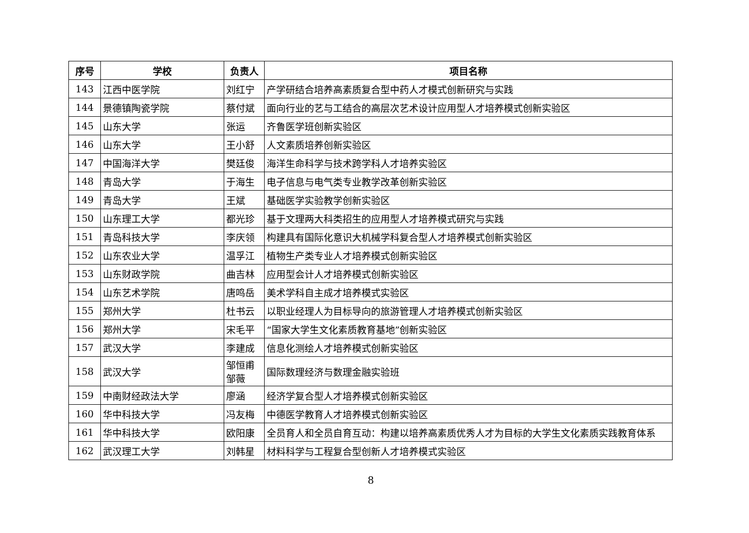| 序号 | 学校 | 负责人 | 项目名称 |
| --- | --- | --- | --- |
| 143 | 江西中医学院 | 刘红宁 | 产学研结合培养高素质复合型中药人才模式创新研究与实践 |
| 144 | 景德镇陶瓷学院 | 蔡付斌 | 面向行业的艺与工结合的高层次艺术设计应用型人才培养模式创新实验区 |
| 145 | 山东大学 | 张运 | 齐鲁医学班创新实验区 |
| 146 | 山东大学 | 王小舒 | 人文素质培养创新实验区 |
| 147 | 中国海洋大学 | 樊廷俊 | 海洋生命科学与技术跨学科人才培养实验区 |
| 148 | 青岛大学 | 于海生 | 电子信息与电气类专业教学改革创新实验区 |
| 149 | 青岛大学 | 王斌 | 基础医学实验教学创新实验区 |
| 150 | 山东理工大学 | 都光珍 | 基于文理两大科类招生的应用型人才培养模式研究与实践 |
| 151 | 青岛科技大学 | 李庆领 | 构建具有国际化意识大机械学科复合型人才培养模式创新实验区 |
| 152 | 山东农业大学 | 温孚江 | 植物生产类专业人才培养模式创新实验区 |
| 153 | 山东财政学院 | 曲吉林 | 应用型会计人才培养模式创新实验区 |
| 154 | 山东艺术学院 | 唐鸣岳 | 美术学科自主成才培养模式实验区 |
| 155 | 郑州大学 | 杜书云 | 以职业经理人为目标导向的旅游管理人才培养模式创新实验区 |
| 156 | 郑州大学 | 宋毛平 | “国家大学生文化素质教育基地”创新实验区 |
| 157 | 武汉大学 | 李建成 | 信息化测绘人才培养模式创新实验区 |
| 158 | 武汉大学 | 邹恒甫 邹薇 | 国际数理经济与数理金融实验班 |
| 159 | 中南财经政法大学 | 廖涵 | 经济学复合型人才培养模式创新实验区 |
| 160 | 华中科技大学 | 冯友梅 | 中德医学教育人才培养模式创新实验区 |
| 161 | 华中科技大学 | 欧阳康 | 全员育人和全员自育互动：构建以培养高素质优秀人才为目标的大学生文化素质实践教育体系 |
| 162 | 武汉理工大学 | 刘韩星 | 材料科学与工程复合型创新人才培养模式实验区 |
8